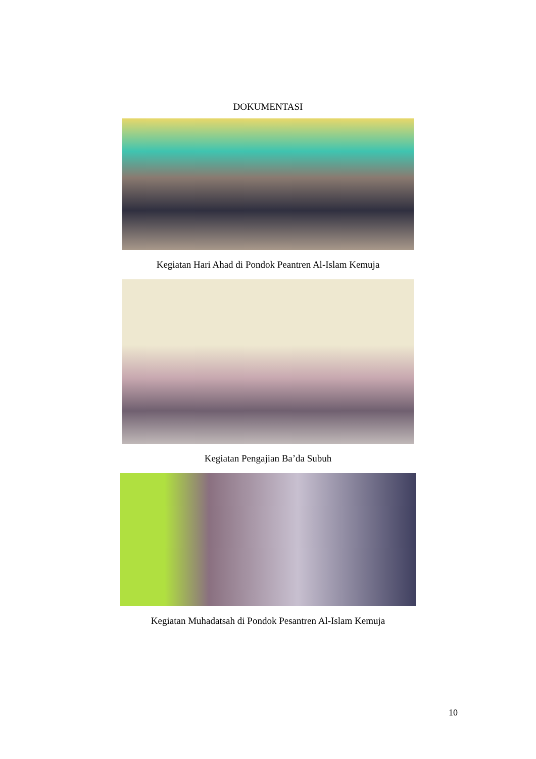DOKUMENTASI
Kegiatan Hari Ahad di Pondok Peantren Al-Islam Kemuja
Kegiatan Pengajian Ba’da Subuh
Kegiatan Muhadatsah di Pondok Pesantren Al-Islam Kemuja
10